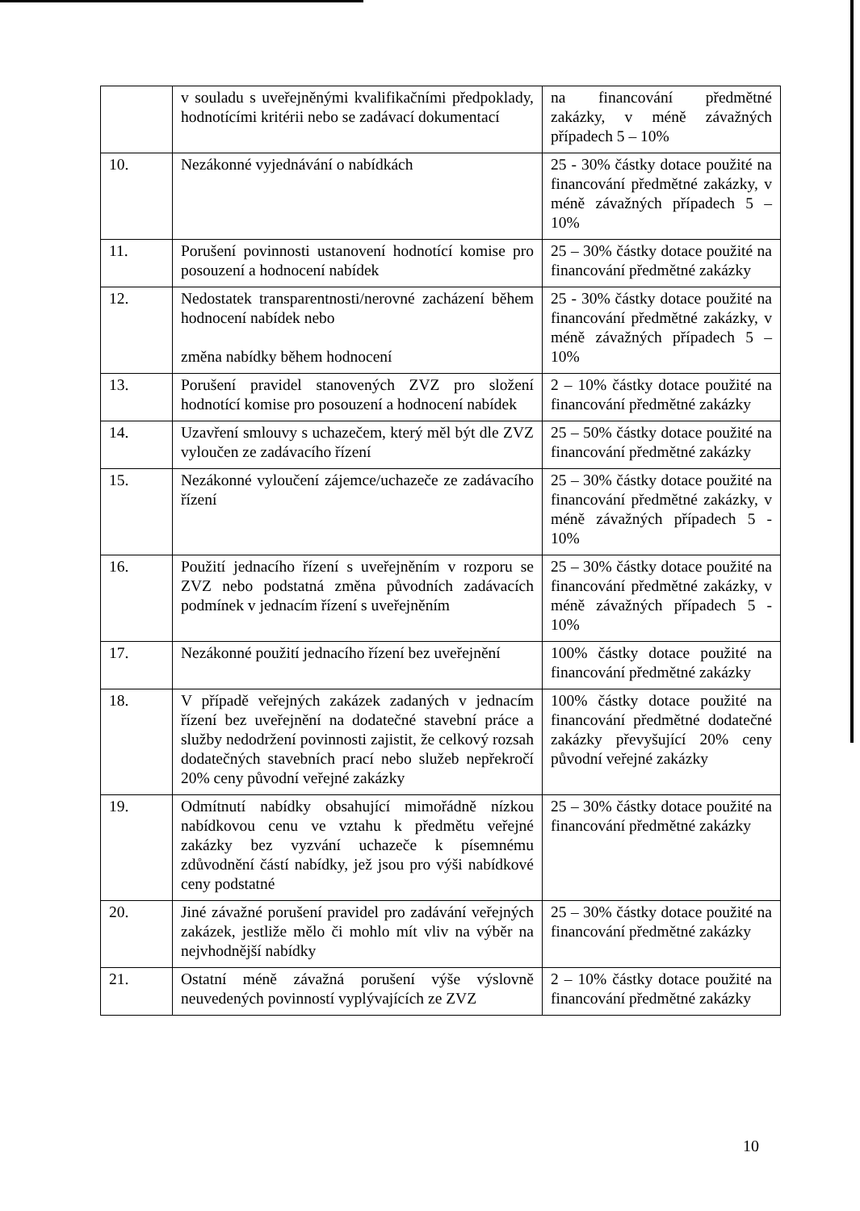| | v souladu s uveřejněnými kvalifikačními předpoklady, hodnotícími kritérii nebo se zadávací dokumentací | na financování předmětné zakázky, v méně závažných případech 5 – 10% |
| 10. | Nezákonné vyjednávání o nabídkách | 25 - 30% částky dotace použité na financování předmětné zakázky, v méně závažných případech 5 – 10% |
| 11. | Porušení povinnosti ustanovení hodnotící komise pro posouzení a hodnocení nabídek | 25 – 30% částky dotace použité na financování předmětné zakázky |
| 12. | Nedostatek transparentnosti/nerovné zacházení během hodnocení nabídek nebo změna nabídky během hodnocení | 25 - 30% částky dotace použité na financování předmětné zakázky, v méně závažných případech 5 – 10% |
| 13. | Porušení pravidel stanovených ZVZ pro složení hodnotící komise pro posouzení a hodnocení nabídek | 2 – 10% částky dotace použité na financování předmětné zakázky |
| 14. | Uzavření smlouvy s uchazečem, který měl být dle ZVZ vyloučen ze zadávacího řízení | 25 – 50% částky dotace použité na financování předmětné zakázky |
| 15. | Nezákonné vyloučení zájemce/uchazeče ze zadávacího řízení | 25 – 30% částky dotace použité na financování předmětné zakázky, v méně závažných případech 5 - 10% |
| 16. | Použití jednacího řízení s uveřejněním v rozporu se ZVZ nebo podstatná změna původních zadávacích podmínek v jednacím řízení s uveřejněním | 25 – 30% částky dotace použité na financování předmětné zakázky, v méně závažných případech 5 - 10% |
| 17. | Nezákonné použití jednacího řízení bez uveřejnění | 100% částky dotace použité na financování předmětné zakázky |
| 18. | V případě veřejných zakázek zadaných v jednacím řízení bez uveřejnění na dodatečné stavební práce a služby nedodržení povinnosti zajistit, že celkový rozsah dodatečných stavebních prací nebo služeb nepřekročí 20% ceny původní veřejné zakázky | 100% částky dotace použité na financování předmětné dodatečné zakázky převyšující 20% ceny původní veřejné zakázky |
| 19. | Odmítnutí nabídky obsahující mimořádně nízkou nabídkovou cenu ve vztahu k předmětu veřejné zakázky bez vyzvání uchazeče k písemnému zdůvodnění částí nabídky, jež jsou pro výši nabídkové ceny podstatné | 25 – 30% částky dotace použité na financování předmětné zakázky |
| 20. | Jiné závažné porušení pravidel pro zadávání veřejných zakázek, jestliže mělo či mohlo mít vliv na výběr na nejvhodnější nabídky | 25 – 30% částky dotace použité na financování předmětné zakázky |
| 21. | Ostatní méně závažná porušení výše výslovně neuvedených povinností vyplývajících ze ZVZ | 2 – 10% částky dotace použité na financování předmětné zakázky |
10